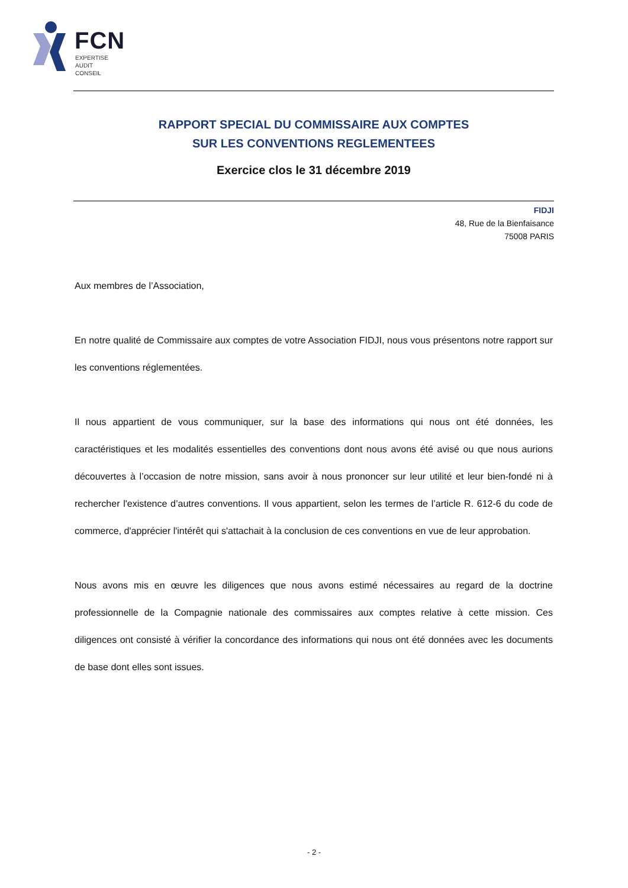FCN
EXPERTISE
AUDIT
CONSEIL
RAPPORT SPECIAL DU COMMISSAIRE AUX COMPTES
SUR LES CONVENTIONS REGLEMENTEES
Exercice clos le 31 décembre 2019
FIDJI
48, Rue de la Bienfaisance
75008 PARIS
Aux membres de l’Association,
En notre qualité de Commissaire aux comptes de votre Association FIDJI, nous vous présentons notre rapport sur les conventions réglementées.
Il nous appartient de vous communiquer, sur la base des informations qui nous ont été données, les caractéristiques et les modalités essentielles des conventions dont nous avons été avisé ou que nous aurions découvertes à l’occasion de notre mission, sans avoir à nous prononcer sur leur utilité et leur bien-fondé ni à rechercher l'existence d’autres conventions. Il vous appartient, selon les termes de l’article R. 612-6 du code de commerce, d'apprécier l'intérêt qui s'attachait à la conclusion de ces conventions en vue de leur approbation.
Nous avons mis en œuvre les diligences que nous avons estimé nécessaires au regard de la doctrine professionnelle de la Compagnie nationale des commissaires aux comptes relative à cette mission. Ces diligences ont consisté à vérifier la concordance des informations qui nous ont été données avec les documents de base dont elles sont issues.
- 2 -